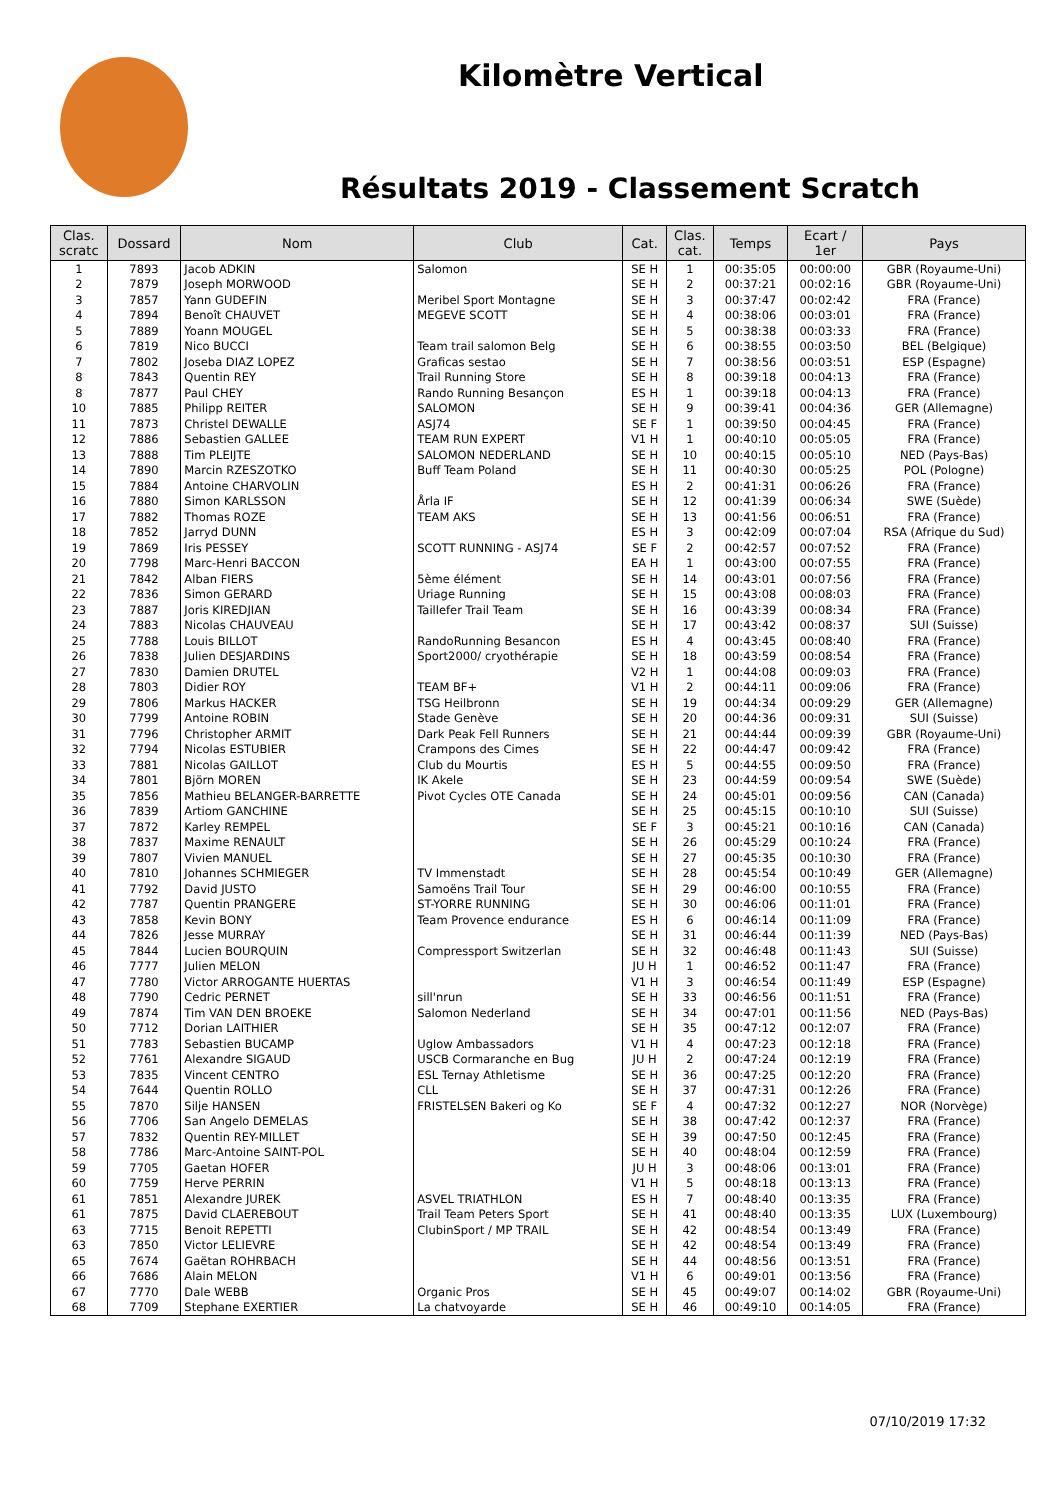Kilomètre Vertical
Résultats 2019 - Classement Scratch
| Clas. scratc | Dossard | Nom | Club | Cat. | Clas. cat. | Temps | Ecart / 1er | Pays |
| --- | --- | --- | --- | --- | --- | --- | --- | --- |
| 1 | 7893 | Jacob ADKIN | Salomon | SE H | 1 | 00:35:05 | 00:00:00 | GBR (Royaume-Uni) |
| 2 | 7879 | Joseph MORWOOD | | SE H | 2 | 00:37:21 | 00:02:16 | GBR (Royaume-Uni) |
| 3 | 7857 | Yann GUDEFIN | Meribel Sport Montagne | SE H | 3 | 00:37:47 | 00:02:42 | FRA (France) |
| 4 | 7894 | Benoît CHAUVET | MEGEVE SCOTT | SE H | 4 | 00:38:06 | 00:03:01 | FRA (France) |
| 5 | 7889 | Yoann MOUGEL | | SE H | 5 | 00:38:38 | 00:03:33 | FRA (France) |
| 6 | 7819 | Nico BUCCI | Team trail salomon Belg | SE H | 6 | 00:38:55 | 00:03:50 | BEL (Belgique) |
| 7 | 7802 | Joseba DIAZ LOPEZ | Graficas sestao | SE H | 7 | 00:38:56 | 00:03:51 | ESP (Espagne) |
| 8 | 7843 | Quentin REY | Trail Running Store | SE H | 8 | 00:39:18 | 00:04:13 | FRA (France) |
| 8 | 7877 | Paul CHEY | Rando Running Besançon | ES H | 1 | 00:39:18 | 00:04:13 | FRA (France) |
| 10 | 7885 | Philipp REITER | SALOMON | SE H | 9 | 00:39:41 | 00:04:36 | GER (Allemagne) |
| 11 | 7873 | Christel DEWALLE | ASJ74 | SE F | 1 | 00:39:50 | 00:04:45 | FRA (France) |
| 12 | 7886 | Sebastien GALLEE | TEAM RUN EXPERT | V1 H | 1 | 00:40:10 | 00:05:05 | FRA (France) |
| 13 | 7888 | Tim PLEIJTE | SALOMON NEDERLAND | SE H | 10 | 00:40:15 | 00:05:10 | NED (Pays-Bas) |
| 14 | 7890 | Marcin RZESZOTKO | Buff Team Poland | SE H | 11 | 00:40:30 | 00:05:25 | POL (Pologne) |
| 15 | 7884 | Antoine CHARVOLIN | | ES H | 2 | 00:41:31 | 00:06:26 | FRA (France) |
| 16 | 7880 | Simon KARLSSON | Årla IF | SE H | 12 | 00:41:39 | 00:06:34 | SWE (Suède) |
| 17 | 7882 | Thomas ROZE | TEAM AKS | SE H | 13 | 00:41:56 | 00:06:51 | FRA (France) |
| 18 | 7852 | Jarryd DUNN | | ES H | 3 | 00:42:09 | 00:07:04 | RSA (Afrique du Sud) |
| 19 | 7869 | Iris PESSEY | SCOTT RUNNING - ASJ74 | SE F | 2 | 00:42:57 | 00:07:52 | FRA (France) |
| 20 | 7798 | Marc-Henri BACCON | | EA H | 1 | 00:43:00 | 00:07:55 | FRA (France) |
| 21 | 7842 | Alban FIERS | 5ème élément | SE H | 14 | 00:43:01 | 00:07:56 | FRA (France) |
| 22 | 7836 | Simon GERARD | Uriage Running | SE H | 15 | 00:43:08 | 00:08:03 | FRA (France) |
| 23 | 7887 | Joris KIREDJIAN | Taillefer Trail Team | SE H | 16 | 00:43:39 | 00:08:34 | FRA (France) |
| 24 | 7883 | Nicolas CHAUVEAU | | SE H | 17 | 00:43:42 | 00:08:37 | SUI (Suisse) |
| 25 | 7788 | Louis BILLOT | RandoRunning Besancon | ES H | 4 | 00:43:45 | 00:08:40 | FRA (France) |
| 26 | 7838 | Julien DESJARDINS | Sport2000/ cryothérapie | SE H | 18 | 00:43:59 | 00:08:54 | FRA (France) |
| 27 | 7830 | Damien DRUTEL | | V2 H | 1 | 00:44:08 | 00:09:03 | FRA (France) |
| 28 | 7803 | Didier ROY | TEAM BF+ | V1 H | 2 | 00:44:11 | 00:09:06 | FRA (France) |
| 29 | 7806 | Markus HACKER | TSG Heilbronn | SE H | 19 | 00:44:34 | 00:09:29 | GER (Allemagne) |
| 30 | 7799 | Antoine ROBIN | Stade Genève | SE H | 20 | 00:44:36 | 00:09:31 | SUI (Suisse) |
| 31 | 7796 | Christopher ARMIT | Dark Peak Fell Runners | SE H | 21 | 00:44:44 | 00:09:39 | GBR (Royaume-Uni) |
| 32 | 7794 | Nicolas ESTUBIER | Crampons des Cimes | SE H | 22 | 00:44:47 | 00:09:42 | FRA (France) |
| 33 | 7881 | Nicolas GAILLOT | Club du Mourtis | ES H | 5 | 00:44:55 | 00:09:50 | FRA (France) |
| 34 | 7801 | Björn MOREN | IK Akele | SE H | 23 | 00:44:59 | 00:09:54 | SWE (Suède) |
| 35 | 7856 | Mathieu BELANGER-BARRETTE | Pivot Cycles OTE Canada | SE H | 24 | 00:45:01 | 00:09:56 | CAN (Canada) |
| 36 | 7839 | Artiom GANCHINE | | SE H | 25 | 00:45:15 | 00:10:10 | SUI (Suisse) |
| 37 | 7872 | Karley REMPEL | | SE F | 3 | 00:45:21 | 00:10:16 | CAN (Canada) |
| 38 | 7837 | Maxime RENAULT | | SE H | 26 | 00:45:29 | 00:10:24 | FRA (France) |
| 39 | 7807 | Vivien MANUEL | | SE H | 27 | 00:45:35 | 00:10:30 | FRA (France) |
| 40 | 7810 | Johannes SCHMIEGER | TV Immenstadt | SE H | 28 | 00:45:54 | 00:10:49 | GER (Allemagne) |
| 41 | 7792 | David JUSTO | Samoëns Trail Tour | SE H | 29 | 00:46:00 | 00:10:55 | FRA (France) |
| 42 | 7787 | Quentin PRANGERE | ST-YORRE RUNNING | SE H | 30 | 00:46:06 | 00:11:01 | FRA (France) |
| 43 | 7858 | Kevin BONY | Team Provence endurance | ES H | 6 | 00:46:14 | 00:11:09 | FRA (France) |
| 44 | 7826 | Jesse MURRAY | | SE H | 31 | 00:46:44 | 00:11:39 | NED (Pays-Bas) |
| 45 | 7844 | Lucien BOURQUIN | Compressport Switzerlan | SE H | 32 | 00:46:48 | 00:11:43 | SUI (Suisse) |
| 46 | 7777 | Julien MELON | | JU H | 1 | 00:46:52 | 00:11:47 | FRA (France) |
| 47 | 7780 | Victor ARROGANTE HUERTAS | | V1 H | 3 | 00:46:54 | 00:11:49 | ESP (Espagne) |
| 48 | 7790 | Cedric PERNET | sill'nrun | SE H | 33 | 00:46:56 | 00:11:51 | FRA (France) |
| 49 | 7874 | Tim VAN DEN BROEKE | Salomon Nederland | SE H | 34 | 00:47:01 | 00:11:56 | NED (Pays-Bas) |
| 50 | 7712 | Dorian LAITHIER | | SE H | 35 | 00:47:12 | 00:12:07 | FRA (France) |
| 51 | 7783 | Sebastien BUCAMP | Uglow Ambassadors | V1 H | 4 | 00:47:23 | 00:12:18 | FRA (France) |
| 52 | 7761 | Alexandre SIGAUD | USCB Cormaranche en Bug | JU H | 2 | 00:47:24 | 00:12:19 | FRA (France) |
| 53 | 7835 | Vincent CENTRO | ESL Ternay Athletisme | SE H | 36 | 00:47:25 | 00:12:20 | FRA (France) |
| 54 | 7644 | Quentin ROLLO | CLL | SE H | 37 | 00:47:31 | 00:12:26 | FRA (France) |
| 55 | 7870 | Silje HANSEN | FRISTELSEN Bakeri og Ko | SE F | 4 | 00:47:32 | 00:12:27 | NOR (Norvège) |
| 56 | 7706 | San Angelo DEMELAS | | SE H | 38 | 00:47:42 | 00:12:37 | FRA (France) |
| 57 | 7832 | Quentin REY-MILLET | | SE H | 39 | 00:47:50 | 00:12:45 | FRA (France) |
| 58 | 7786 | Marc-Antoine SAINT-POL | | SE H | 40 | 00:48:04 | 00:12:59 | FRA (France) |
| 59 | 7705 | Gaetan HOFER | | JU H | 3 | 00:48:06 | 00:13:01 | FRA (France) |
| 60 | 7759 | Herve PERRIN | | V1 H | 5 | 00:48:18 | 00:13:13 | FRA (France) |
| 61 | 7851 | Alexandre JUREK | ASVEL TRIATHLON | ES H | 7 | 00:48:40 | 00:13:35 | FRA (France) |
| 61 | 7875 | David CLAEREBOUT | Trail Team Peters Sport | SE H | 41 | 00:48:40 | 00:13:35 | LUX (Luxembourg) |
| 63 | 7715 | Benoit REPETTI | ClubinSport / MP TRAIL | SE H | 42 | 00:48:54 | 00:13:49 | FRA (France) |
| 63 | 7850 | Victor LELIEVRE | | SE H | 42 | 00:48:54 | 00:13:49 | FRA (France) |
| 65 | 7674 | Gaëtan ROHRBACH | | SE H | 44 | 00:48:56 | 00:13:51 | FRA (France) |
| 66 | 7686 | Alain MELON | | V1 H | 6 | 00:49:01 | 00:13:56 | FRA (France) |
| 67 | 7770 | Dale WEBB | Organic Pros | SE H | 45 | 00:49:07 | 00:14:02 | GBR (Royaume-Uni) |
| 68 | 7709 | Stephane EXERTIER | La chatvoyarde | SE H | 46 | 00:49:10 | 00:14:05 | FRA (France) |
07/10/2019 17:32